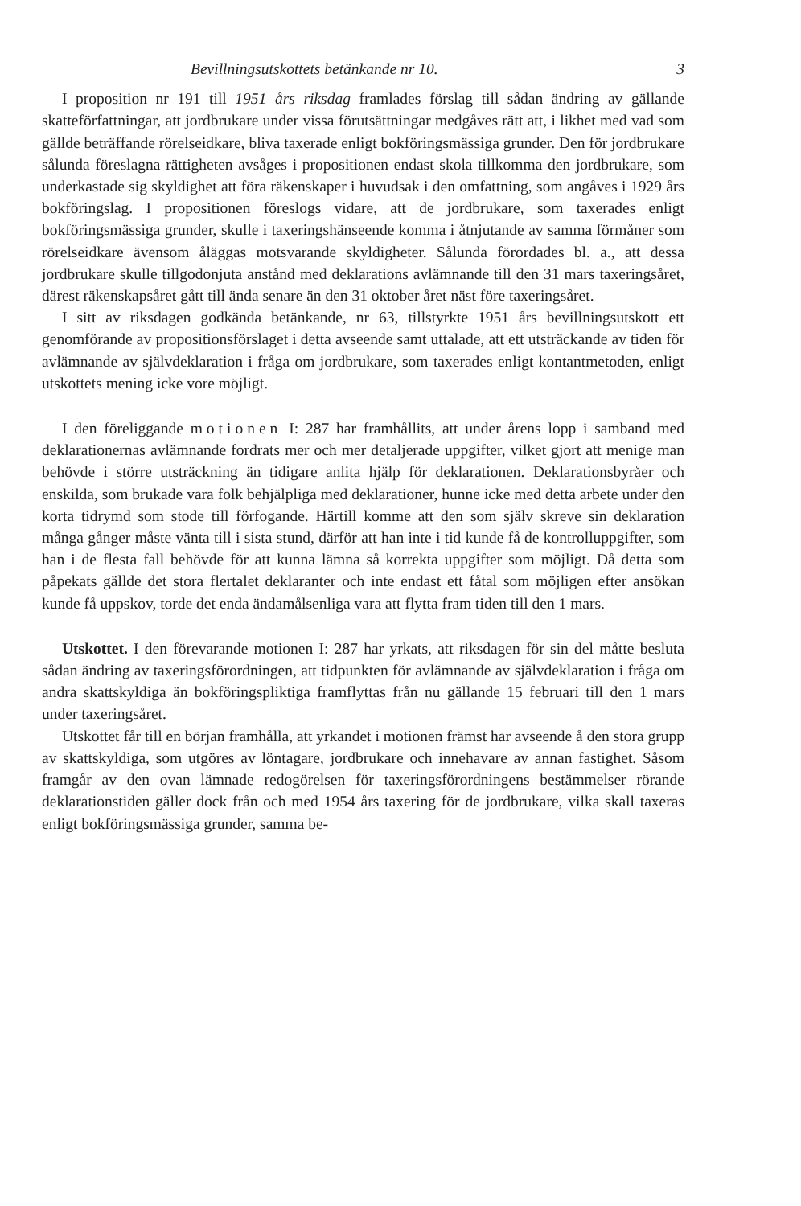Bevillningsutskottets betänkande nr 10. 3
I proposition nr 191 till 1951 års riksdag framlades förslag till sådan ändring av gällande skatteförfattningar, att jordbrukare under vissa förutsättningar medgåves rätt att, i likhet med vad som gällde beträffande rörelseidkare, bliva taxerade enligt bokföringsmässiga grunder. Den för jordbrukare sålunda föreslagna rättigheten avsåges i propositionen endast skola tillkomma den jordbrukare, som underkastade sig skyldighet att föra räkenskaper i huvudsak i den omfattning, som angåves i 1929 års bokföringslag. I propositionen föreslogs vidare, att de jordbrukare, som taxerades enligt bokföringsmässiga grunder, skulle i taxeringshänseende komma i åtnjutande av samma förmåner som rörelseidkare ävensom åläggas motsvarande skyldigheter. Sålunda förordades bl. a., att dessa jordbrukare skulle tillgodonjuta anstånd med deklarations avlämnande till den 31 mars taxeringsåret, därest räkenskapsåret gått till ända senare än den 31 oktober året näst före taxeringsåret.
I sitt av riksdagen godkända betänkande, nr 63, tillstyrkte 1951 års bevillningsutskott ett genomförande av propositionsförslaget i detta avseende samt uttalade, att ett utsträckande av tiden för avlämnande av självdeklaration i fråga om jordbrukare, som taxerades enligt kontantmetoden, enligt utskottets mening icke vore möjligt.
I den föreliggande motionen I: 287 har framhållits, att under årens lopp i samband med deklarationernas avlämnande fordrats mer och mer detaljerade uppgifter, vilket gjort att menige man behövde i större utsträckning än tidigare anlita hjälp för deklarationen. Deklarationsbyråer och enskilda, som brukade vara folk behjälpliga med deklarationer, hunne icke med detta arbete under den korta tidrymd som stode till förfogande. Härtill komme att den som själv skreve sin deklaration många gånger måste vänta till i sista stund, därför att han inte i tid kunde få de kontrolluppgifter, som han i de flesta fall behövde för att kunna lämna så korrekta uppgifter som möjligt. Då detta som påpekats gällde det stora flertalet deklaranter och inte endast ett fåtal som möjligen efter ansökan kunde få uppskov, torde det enda ändamålsenliga vara att flytta fram tiden till den 1 mars.
Utskottet. I den förevarande motionen I: 287 har yrkats, att riksdagen för sin del måtte besluta sådan ändring av taxeringsförordningen, att tidpunkten för avlämnande av självdeklaration i fråga om andra skattskyldiga än bokföringspliktiga framflyttas från nu gällande 15 februari till den 1 mars under taxeringsåret.
Utskottet får till en början framhålla, att yrkandet i motionen främst har avseende å den stora grupp av skattskyldiga, som utgöres av löntagare, jordbrukare och innehavare av annan fastighet. Såsom framgår av den ovan lämnade redogörelsen för taxeringsförordningens bestämmelser rörande deklarationstiden gäller dock från och med 1954 års taxering för de jordbrukare, vilka skall taxeras enligt bokföringsmässiga grunder, samma be-